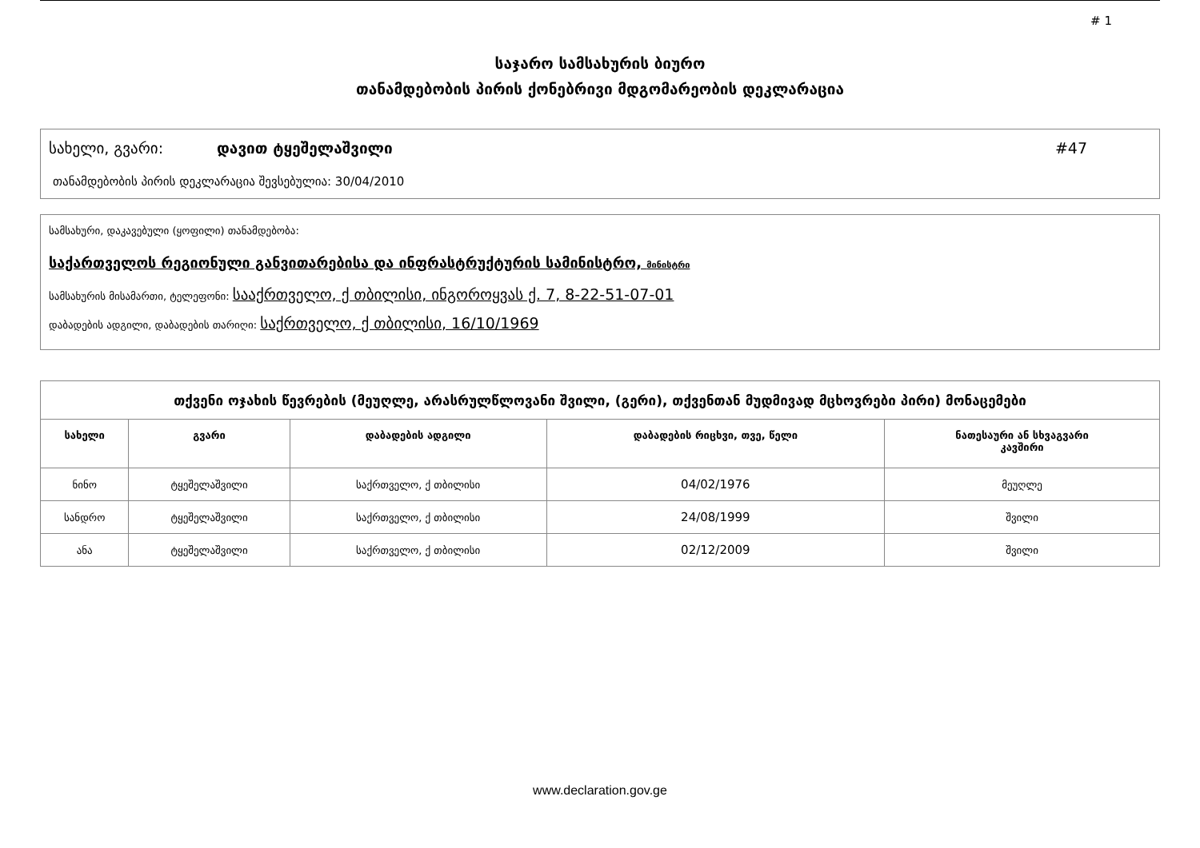# 1
საჯარო სამსახურის ბიურო
თანამდებობის პირის ქონებრივი მდგომარეობის დეკლარაცია
სახელი, გვარი: დავით ტყეშელაშვილი #47
თანამდებობის პირის დეკლარაცია შევსებულია: 30/04/2010
სამსახური, დაკავებული (ყოფილი) თანამდებობა:
საქართველოს რეგიონული განვითარებისა და ინფრასტრუქტურის სამინისტრო, მინისტრი
სამსახურის მისამართი, ტელეფონი: სააქრთველო, ქ თბილისი, ინგოროყვას ქ. 7, 8-22-51-07-01
დაბადების ადგილი, დაბადების თარიღი: საქრთველო, ქ თბილისი, 16/10/1969
| თქვენი ოჯახის წევრების (მეუღლე, არასრულწლოვანი შვილი, (გერი), თქვენთან მუდმივად მცხოვრები პირი) მონაცემები | | | | |
| --- | --- | --- | --- | --- |
| სახელი | გვარი | დაბადების ადგილი | დაბადების რიცხვი, თვე, წელი | ნათესაური ან სხვაგვარი კავშირი |
| ნინო | ტყეშელაშვილი | საქრთველო, ქ თბილისი | 04/02/1976 | მეუღლე |
| სანდრო | ტყეშელაშვილი | საქრთველო, ქ თბილისი | 24/08/1999 | შვილი |
| ანა | ტყეშელაშვილი | საქრთველო, ქ თბილისი | 02/12/2009 | შვილი |
www.declaration.gov.ge